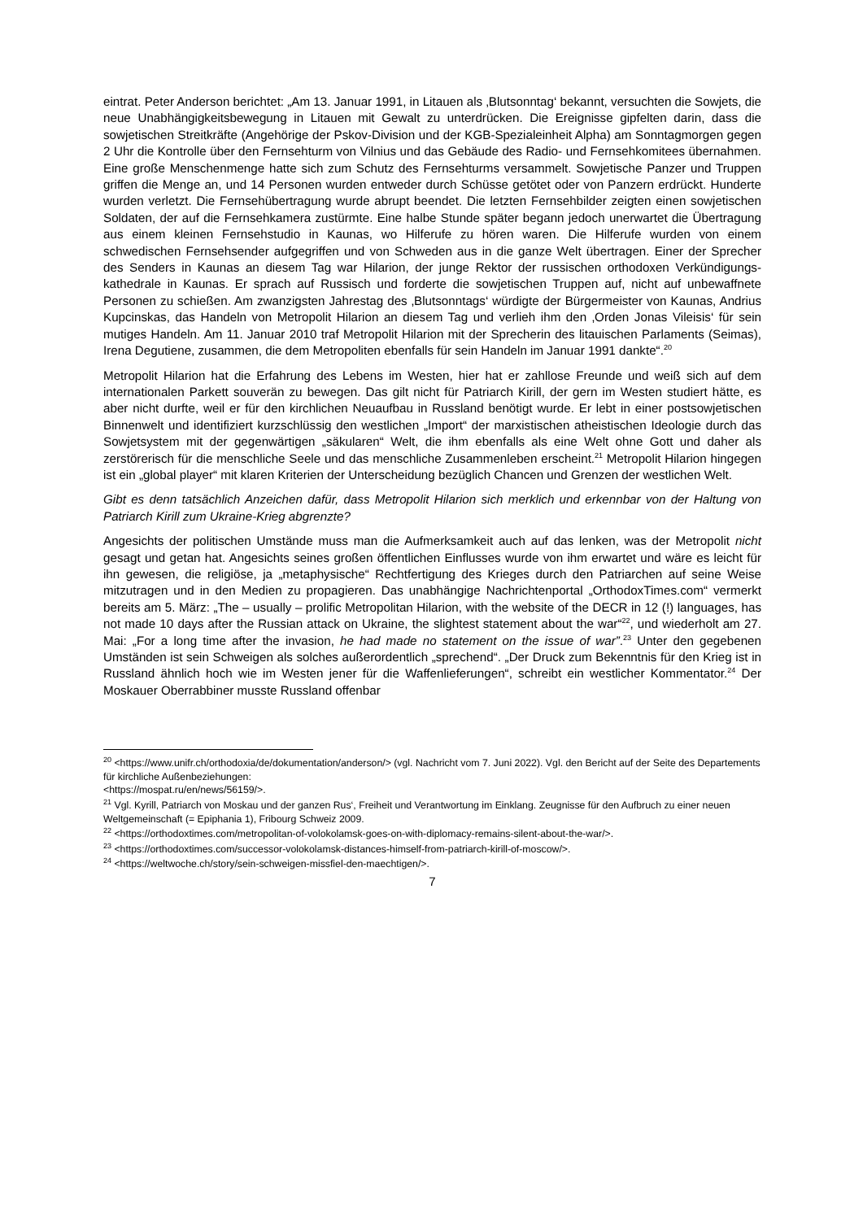eintrat. Peter Anderson berichtet: „Am 13. Januar 1991, in Litauen als ‚Blutsonntag‘ bekannt, versuchten die Sowjets, die neue Unabhängigkeitsbewegung in Litauen mit Gewalt zu unterdrücken. Die Ereignisse gipfelten darin, dass die sowjetischen Streitkräfte (Angehörige der Pskov-Division und der KGB-Spezialeinheit Alpha) am Sonntagmorgen gegen 2 Uhr die Kontrolle über den Fernsehturm von Vilnius und das Gebäude des Radio- und Fernsehkomitees übernahmen. Eine große Menschenmenge hatte sich zum Schutz des Fernsehturms versammelt. Sowjetische Panzer und Truppen griffen die Menge an, und 14 Personen wurden entweder durch Schüsse getötet oder von Panzern erdrückt. Hunderte wurden verletzt. Die Fernsehübertragung wurde abrupt beendet. Die letzten Fernsehbilder zeigten einen sowjetischen Soldaten, der auf die Fernsehkamera zustürmte. Eine halbe Stunde später begann jedoch unerwartet die Übertragung aus einem kleinen Fernsehstudio in Kaunas, wo Hilferufe zu hören waren. Die Hilferufe wurden von einem schwedischen Fernsehsender aufgegriffen und von Schweden aus in die ganze Welt übertragen. Einer der Sprecher des Senders in Kaunas an diesem Tag war Hilarion, der junge Rektor der russischen orthodoxen Verkündigungs-kathedrale in Kaunas. Er sprach auf Russisch und forderte die sowjetischen Truppen auf, nicht auf unbewaffnete Personen zu schießen. Am zwanzigsten Jahrestag des ‚Blutsonntags‘ würdigte der Bürgermeister von Kaunas, Andrius Kupcinskas, das Handeln von Metropolit Hilarion an diesem Tag und verlieh ihm den ‚Orden Jonas Vileisis‘ für sein mutiges Handeln. Am 11. Januar 2010 traf Metropolit Hilarion mit der Sprecherin des litauischen Parlaments (Seimas), Irena Degutiene, zusammen, die dem Metropoliten ebenfalls für sein Handeln im Januar 1991 dankte“.<sup>20</sup>
Metropolit Hilarion hat die Erfahrung des Lebens im Westen, hier hat er zahllose Freunde und weiß sich auf dem internationalen Parkett souverän zu bewegen. Das gilt nicht für Patriarch Kirill, der gern im Westen studiert hätte, es aber nicht durfte, weil er für den kirchlichen Neuaufbau in Russland benötigt wurde. Er lebt in einer postsowjetischen Binnenwelt und identifiziert kurzschlüssig den westlichen „Import“ der marxistischen atheistischen Ideologie durch das Sowjetsystem mit der gegenwärtigen „säkularen“ Welt, die ihm ebenfalls als eine Welt ohne Gott und daher als zerstörerisch für die menschliche Seele und das menschliche Zusammenleben erscheint.<sup>21</sup> Metropolit Hilarion hingegen ist ein „global player“ mit klaren Kriterien der Unterscheidung bezüglich Chancen und Grenzen der westlichen Welt.
Gibt es denn tatsächlich Anzeichen dafür, dass Metropolit Hilarion sich merklich und erkennbar von der Haltung von Patriarch Kirill zum Ukraine-Krieg abgrenzte?
Angesichts der politischen Umstände muss man die Aufmerksamkeit auch auf das lenken, was der Metropolit nicht gesagt und getan hat. Angesichts seines großen öffentlichen Einflusses wurde von ihm erwartet und wäre es leicht für ihn gewesen, die religiöse, ja „metaphysische“ Rechtfertigung des Krieges durch den Patriarchen auf seine Weise mitzutragen und in den Medien zu propagieren. Das unabhängige Nachrichtenportal „OrthodoxTimes.com“ vermerkt bereits am 5. März: „The – usually – prolific Metropolitan Hilarion, with the website of the DECR in 12 (!) languages, has not made 10 days after the Russian attack on Ukraine, the slightest statement about the war“<sup>22</sup>, und wiederholt am 27. Mai: „For a long time after the invasion, he had made no statement on the issue of war”.<sup>23</sup> Unter den gegebenen Umständen ist sein Schweigen als solches außerordentlich „sprechend“. „Der Druck zum Bekenntnis für den Krieg ist in Russland ähnlich hoch wie im Westen jener für die Waffenlieferungen“, schreibt ein westlicher Kommentator.<sup>24</sup> Der Moskauer Oberrabbiner musste Russland offenbar
<sup>20</sup> <https://www.unifr.ch/orthodoxia/de/dokumentation/anderson/> (vgl. Nachricht vom 7. Juni 2022). Vgl. den Bericht auf der Seite des Departements für kirchliche Außenbeziehungen:
<https://mospat.ru/en/news/56159/>.
<sup>21</sup> Vgl. Kyrill, Patriarch von Moskau und der ganzen Rus‘, Freiheit und Verantwortung im Einklang. Zeugnisse für den Aufbruch zu einer neuen Weltgemeinschaft (= Epiphania 1), Fribourg Schweiz 2009.
<sup>22</sup> <https://orthodoxtimes.com/metropolitan-of-volokolamsk-goes-on-with-diplomacy-remains-silent-about-the-war/>.
<sup>23</sup> <https://orthodoxtimes.com/successor-volokolamsk-distances-himself-from-patriarch-kirill-of-moscow/>.
<sup>24</sup> <https://weltwoche.ch/story/sein-schweigen-missfiel-den-maechtigen/>.
7